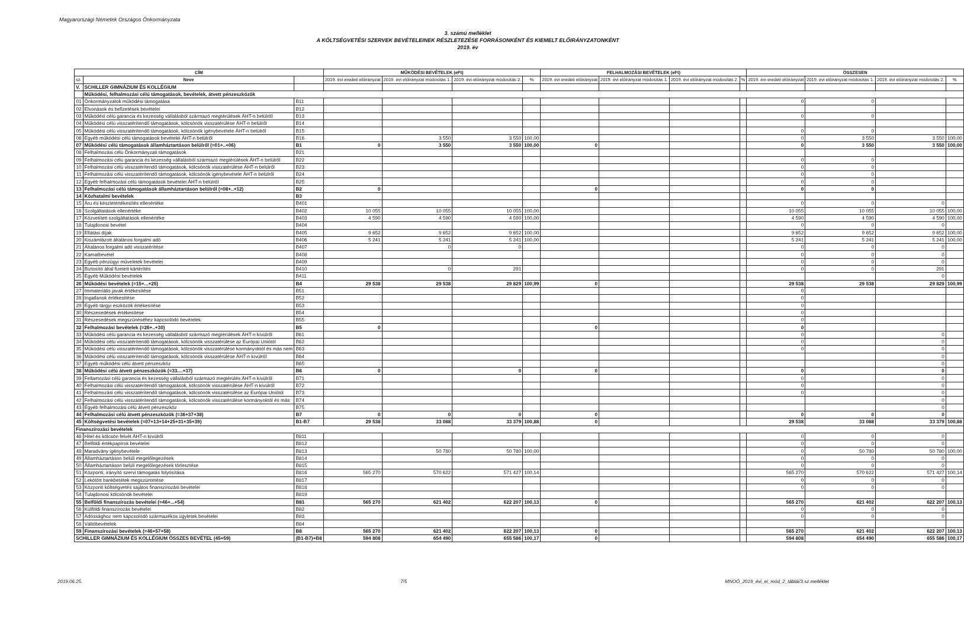Magyarországi Németek Országos Önkormányzata
3. számú melléklet
A KÖLTSÉGVETÉSI SZERVEK BEVÉTELEINEK RÉSZLETEZÉSE FORRÁSONKÉNT ÉS KIEMELT ELŐIRÁNYZATONKÉNT
2019. év
| CÍM | | | MŰKÖDÉSI BEVÉTELEK (eFt) | | | | FELHALMOZÁSI BEVÉTELEK (eFt) | | | | ÖSSZESEN | | | |
| --- | --- | --- | --- | --- | --- | --- | --- | --- | --- | --- | --- | --- | --- | --- |
| sz. | Neve | | 2019. évi eredeti előirányzat | 2019. évi előirányzat módosítás 1. | 2019. évi előirányzat módosítás 2. | % | 2019. évi eredeti előirányzat | 2019. évi előirányzat módosítás 1. | 2019. évi előirányzat módosítás 2. | % | 2019. évi eredeti előirányzat | 2019. évi előirányzat módosítás 1. | 2019. évi előirányzat módosítás 2. | % |
| V. | SCHILLER GIMNÁZIUM ÉS KOLLÉGIUM | | | | | | | | | | | | | |
| | Működési, felhalmozási célú támogatások, bevételek, átvett pénzeszközök | | | | | | | | | | | | | |
| 01 | Önkormányzatok működési támogatása | B11 | | | | | | | | | 0 | 0 | | |
| 02 | Elvonások és befizetések bevételei | B12 | | | | | | | | | | | | |
| 03 | Működési célú garancia és kezesség vállalásból származó megtérülések ÁHT-n belülről | B13 | | | | | | | | | 0 | 0 | | |
| 04 | Működési célú visszatérítendő támogatások, kölcsönök visszatérülése ÁHT-n belülről | B14 | | | | | | | | | | | | |
| 05 | Működési célú visszatérítendő támogatások, kölcsönök igénybevétele ÁHT-n belülről | B15 | | | | | | | | | 0 | 0 | | |
| 06 | Egyéb működési célú támogatások bevételei ÁHT-n belülről | B16 | | 3 550 | 3 550 | 100,00 | | | | | 0 | 3 550 | 3 550 | 100,00 |
| 07 | Működési célú támogatások államháztartáson belülről (=01+..+06) | B1 | 0 | 3 550 | 3 550 | 100,00 | 0 | | | | 0 | 3 550 | 3 550 | 100,00 |
| 08 | Felhalmozási célú Önkormányzati támogatások | B21 | | | | | | | | | | | | |
| 09 | Felhalmozási célú garancia és kezesség vállalásból származó megtérülések ÁHT-n belülről | B22 | | | | | | | | | 0 | 0 | | |
| 10 | Felhalmozási célú visszatérítendő támogatások, kölcsönök visszatérülése ÁHT-n belülről | B23 | | | | | | | | | 0 | 0 | | |
| 11 | Felhalmozási célú visszatérítendő támogatások, kölcsönök igénybevétele ÁHT-n belülről | B24 | | | | | | | | | 0 | 0 | | |
| 12 | Egyéb felhalmozási célú támogatások bevételei ÁHT-n belülről | B25 | | | | | | | | | 0 | 0 | | |
| 13 | Felhalmozási célú támogatások államháztartáson belülről (=08+..+12) | B2 | 0 | | | | 0 | | | | 0 | 0 | | |
| 14 | Közhatalmi bevételek | B3 | | | | | | | | | | | | |
| 15 | Áru és készletértékesítés ellenértéke | B401 | | | | | | | | | 0 | 0 | 0 | |
| 16 | Szolgáltatások ellenértéke | B402 | 10 055 | 10 055 | 10 055 | 100,00 | | | | | 10 055 | 10 055 | 10 055 | 100,00 |
| 17 | Közvetített szolgáltatások ellenértéke | B403 | 4 590 | 4 590 | 4 590 | 100,00 | | | | | 4 590 | 4 590 | 4 590 | 100,00 |
| 18 | Tulajdonosi bevétel | B404 | | | | | | | | | 0 | 0 | 0 | |
| 19 | Ellátási díjak | B405 | 9 652 | 9 652 | 9 652 | 100,00 | | | | | 9 652 | 9 652 | 9 652 | 100,00 |
| 20 | Kiszámlázott általános forgalmi adó | B406 | 5 241 | 5 241 | 5 241 | 100,00 | | | | | 5 241 | 5 241 | 5 241 | 100,00 |
| 21 | Általános forgalmi adó visszatérítése | B407 | | 0 | 0 | | | | | | 0 | 0 | 0 | |
| 22 | Kamatbevétel | B408 | | | | | | | | | 0 | 0 | 0 | |
| 23 | Egyéb pénzügyi műveletek bevételei | B409 | | | | | | | | | 0 | 0 | 0 | |
| 24 | Biztosító által fizetett kártérítés | B410 | | 0 | 291 | | | | | | 0 | 0 | 291 | |
| 25 | Egyéb Működési bevételek | B411 | | | | | | | | | | | 0 | |
| 26 | Működési bevételek (=15+...+25) | B4 | 29 538 | 29 538 | 29 829 | 100,99 | 0 | | | | 29 538 | 29 538 | 29 829 | 100,99 |
| 27 | Immateriális javak értékesítése | B51 | | | | | | | | | 0 | | | |
| 28 | Ingatlanok értékesítése | B52 | | | | | | | | | 0 | | | |
| 29 | Egyéb tárgyi eszközök értékesítése | B53 | | | | | | | | | 0 | | | |
| 30 | Részesedések értékesítése | B54 | | | | | | | | | 0 | | | |
| 31 | Részesedések megszűnéséhez kapcsolódó bevételek | B55 | | | | | | | | | 0 | | | |
| 32 | Felhalmozási bevételek (=26+..+30) | B5 | 0 | | | | 0 | | | | 0 | | | |
| 33 | Működési célú garancia és kezesség vállalásból származó megtérülések ÁHT-n kívülről | B61 | | | | | | | | | 0 | | 0 | |
| 34 | Működési célú visszatérítendő támogatások, kölcsönök visszatérülése az Európai Uniótól | B62 | | | | | | | | | 0 | | 0 | |
| 35 | Működési célú visszatérítendő támogatások, kölcsönök visszatérülése kormányoktól és más nem | B63 | | | | | | | | | 0 | | 0 | |
| 36 | Működési célú visszatérítendő támogatások, kölcsönök visszatérülése ÁHT-n kívülről | B64 | | | | | | | | | | | 0 | |
| 37 | Egyéb működési célú átvett pénzeszköz | B65 | | | | | | | | | | | 0 | |
| 38 | Működési célú átvett pénzeszközök (=33....+37) | B6 | 0 | | 0 | | 0 | | | | 0 | | 0 | |
| 39 | Fellamozási célú garancia és kezesség vállalásból származó megtérülés ÁHT-n kívülről | B71 | | | | | | | | | 0 | | 0 | |
| 40 | Felhalmozási célú visszatérítendő támogatások, kölcsönök visszatérülése ÁHT-n kívülről | B72 | | | | | | | | | 0 | | 0 | |
| 41 | Felhalmozási célú visszatérítendő támogatások, kölcsönök visszatérülése az Európai Uniótól | B73 | | | | | | | | | 0 | | 0 | |
| 42 | Felhalmozási célú visszatérítendő támogatások, kölcsönök visszatérülése kormányoktól és más | B74 | | | | | | | | | | | 0 | |
| 43 | Egyéb felhalmozási célú átvett pénzeszköz | B75 | | | | | | | | | | | 0 | |
| 44 | Felhalmozási célú átvett pénzeszközök (=36+37+38) | B7 | 0 | 0 | 0 | | 0 | | | | 0 | 0 | 0 | |
| 45 | Költségvetési bevételek (=07+13+14+25+31+35+39) | B1-B7 | 29 538 | 33 088 | 33 379 | 100,88 | 0 | | | | 29 538 | 33 088 | 33 379 | 100,88 |
| Finanszírozási bevételek | | | | | | | | | | | | | | |
| 46 | Hitel és kölcsön felvét ÁHT-n kívülről | B811 | | | | | | | | | 0 | 0 | 0 | |
| 47 | Belföldi értékpapírok bevételei | B812 | | | | | | | | | 0 | 0 | 0 | |
| 48 | Maradvány igénybevétele | B813 | | 50 780 | 50 780 | 100,00 | | | | | 0 | 50 780 | 50 780 | 100,00 |
| 49 | Államháztartáson belüli megelőlegezések | B814 | | | | | | | | | 0 | 0 | 0 | |
| 50 | Államháztartáson belüli megelőlegezések törlesztése | B815 | | | | | | | | | 0 | 0 | 0 | |
| 51 | Központi, irányító szervi támogatás folyósítása | B816 | 565 270 | 570 622 | 571 427 | 100,14 | | | | | 565 270 | 570 622 | 571 427 | 100,14 |
| 52 | Lekötött bankbetétek megszüntetése | B817 | | | | | | | | | 0 | 0 | 0 | |
| 53 | Központi költségvetés sajátos finanszírozási bevételei | B818 | | | | | | | | | 0 | 0 | 0 | |
| 54 | Tulajdonosi kölcsönök bevételei | B819 | | | | | | | | | | | | |
| 55 | Belföldi finanszírozás bevételei (=46+...+54) | B81 | 565 270 | 621 402 | 622 207 | 100,13 | 0 | | | | 565 270 | 621 402 | 622 207 | 100,13 |
| 56 | Külföldi finanszírozás bevételei | B82 | | | | | | | | | 0 | 0 | 0 | |
| 57 | Adóssághoz nem kapcsolódó származékos ügyletek bevételei | B83 | | | | | | | | | 0 | 0 | 0 | |
| 58 | Váltóbevételek | B84 | | | | | | | | | | | | |
| 59 | Finanszírozási bevételek (=46+57+58) | B8 | 565 270 | 621 402 | 622 207 | 100,13 | 0 | | | | 565 270 | 621 402 | 622 207 | 100,13 |
| SCHILLER GIMNÁZIUM ÉS KOLLÉGIUM ÖSSZES BEVÉTEL (45+59) | | (B1-B7)+B8 | 594 808 | 654 490 | 655 586 | 100,17 | 0 | | | | 594 808 | 654 490 | 655 586 | 100,17 |
2019.06.25. 7/5 MNOÖ_2019_évi_ei_mód_2_táblái/3.sz.melléklet